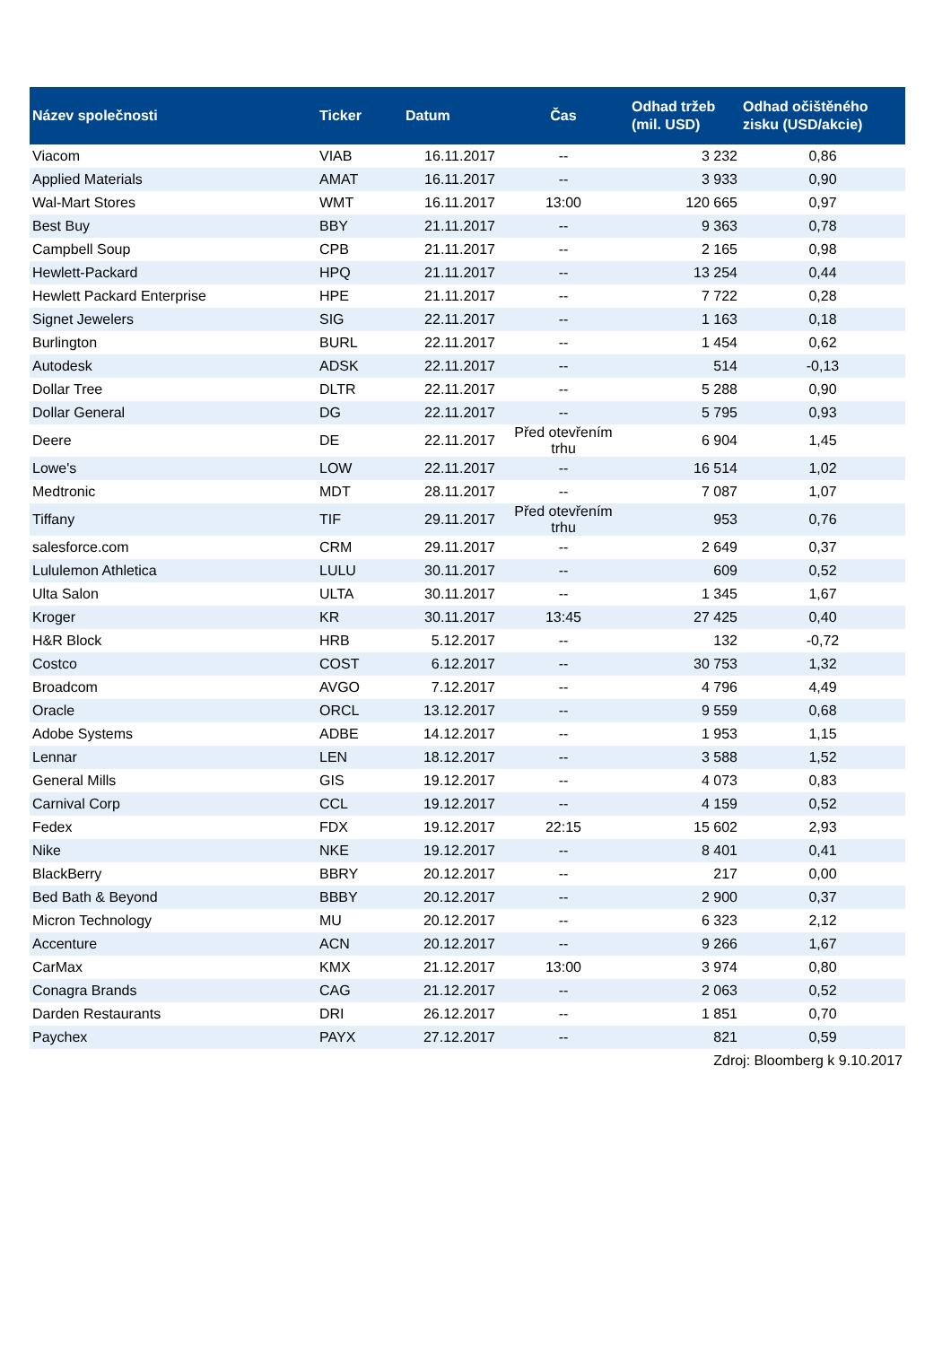| Název společnosti | Ticker | Datum | Čas | Odhad tržeb (mil. USD) | Odhad očištěného zisku (USD/akcie) |
| --- | --- | --- | --- | --- | --- |
| Viacom | VIAB | 16.11.2017 | -- | 3 232 | 0,86 |
| Applied Materials | AMAT | 16.11.2017 | -- | 3 933 | 0,90 |
| Wal-Mart Stores | WMT | 16.11.2017 | 13:00 | 120 665 | 0,97 |
| Best Buy | BBY | 21.11.2017 | -- | 9 363 | 0,78 |
| Campbell Soup | CPB | 21.11.2017 | -- | 2 165 | 0,98 |
| Hewlett-Packard | HPQ | 21.11.2017 | -- | 13 254 | 0,44 |
| Hewlett Packard Enterprise | HPE | 21.11.2017 | -- | 7 722 | 0,28 |
| Signet Jewelers | SIG | 22.11.2017 | -- | 1 163 | 0,18 |
| Burlington | BURL | 22.11.2017 | -- | 1 454 | 0,62 |
| Autodesk | ADSK | 22.11.2017 | -- | 514 | -0,13 |
| Dollar Tree | DLTR | 22.11.2017 | -- | 5 288 | 0,90 |
| Dollar General | DG | 22.11.2017 | -- | 5 795 | 0,93 |
| Deere | DE | 22.11.2017 | Před otevřením trhu | 6 904 | 1,45 |
| Lowe's | LOW | 22.11.2017 | -- | 16 514 | 1,02 |
| Medtronic | MDT | 28.11.2017 | -- | 7 087 | 1,07 |
| Tiffany | TIF | 29.11.2017 | Před otevřením trhu | 953 | 0,76 |
| salesforce.com | CRM | 29.11.2017 | -- | 2 649 | 0,37 |
| Lululemon Athletica | LULU | 30.11.2017 | -- | 609 | 0,52 |
| Ulta Salon | ULTA | 30.11.2017 | -- | 1 345 | 1,67 |
| Kroger | KR | 30.11.2017 | 13:45 | 27 425 | 0,40 |
| H&R Block | HRB | 5.12.2017 | -- | 132 | -0,72 |
| Costco | COST | 6.12.2017 | -- | 30 753 | 1,32 |
| Broadcom | AVGO | 7.12.2017 | -- | 4 796 | 4,49 |
| Oracle | ORCL | 13.12.2017 | -- | 9 559 | 0,68 |
| Adobe Systems | ADBE | 14.12.2017 | -- | 1 953 | 1,15 |
| Lennar | LEN | 18.12.2017 | -- | 3 588 | 1,52 |
| General Mills | GIS | 19.12.2017 | -- | 4 073 | 0,83 |
| Carnival Corp | CCL | 19.12.2017 | -- | 4 159 | 0,52 |
| Fedex | FDX | 19.12.2017 | 22:15 | 15 602 | 2,93 |
| Nike | NKE | 19.12.2017 | -- | 8 401 | 0,41 |
| BlackBerry | BBRY | 20.12.2017 | -- | 217 | 0,00 |
| Bed Bath & Beyond | BBBY | 20.12.2017 | -- | 2 900 | 0,37 |
| Micron Technology | MU | 20.12.2017 | -- | 6 323 | 2,12 |
| Accenture | ACN | 20.12.2017 | -- | 9 266 | 1,67 |
| CarMax | KMX | 21.12.2017 | 13:00 | 3 974 | 0,80 |
| Conagra Brands | CAG | 21.12.2017 | -- | 2 063 | 0,52 |
| Darden Restaurants | DRI | 26.12.2017 | -- | 1 851 | 0,70 |
| Paychex | PAYX | 27.12.2017 | -- | 821 | 0,59 |
| Zdroj: Bloomberg k 9.10.2017 | | | | | |